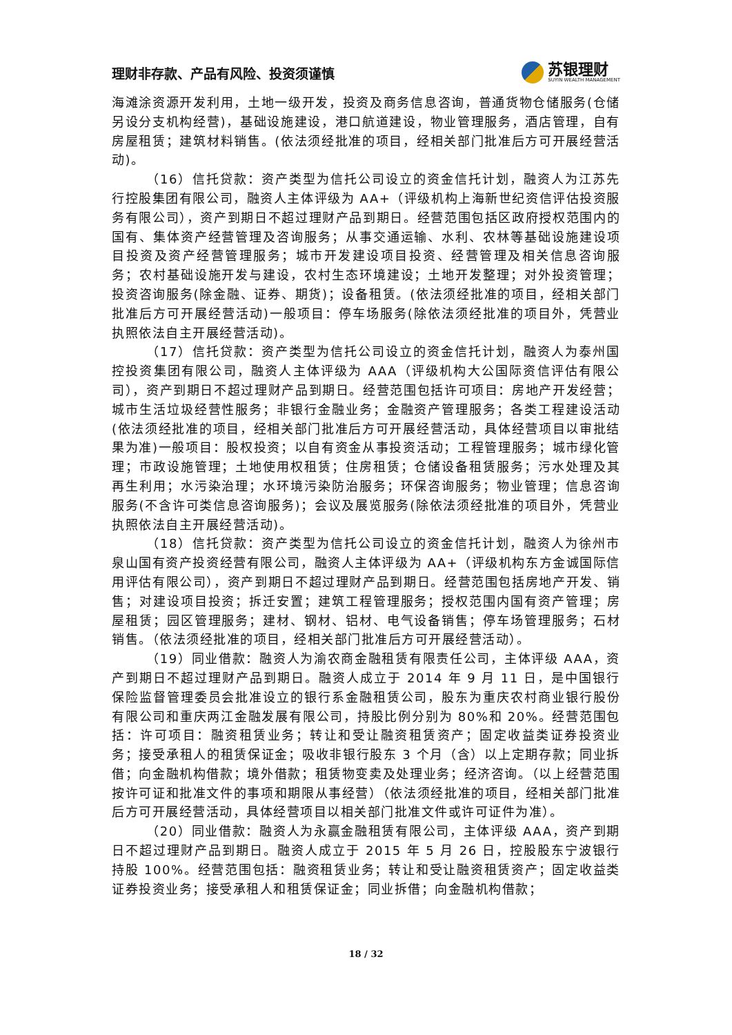理财非存款、产品有风险、投资须谨慎
苏银理财
SUYIN WEALTH MANAGEMENT
海滩涂资源开发利用，土地一级开发，投资及商务信息咨询，普通货物仓储服务(仓储另设分支机构经营)，基础设施建设，港口航道建设，物业管理服务，酒店管理，自有房屋租赁；建筑材料销售。(依法须经批准的项目，经相关部门批准后方可开展经营活动)。
（16）信托贷款：资产类型为信托公司设立的资金信托计划，融资人为江苏先行控股集团有限公司，融资人主体评级为 AA+（评级机构上海新世纪资信评估投资服务有限公司），资产到期日不超过理财产品到期日。经营范围包括区政府授权范围内的国有、集体资产经营管理及咨询服务；从事交通运输、水利、农林等基础设施建设项目投资及资产经营管理服务；城市开发建设项目投资、经营管理及相关信息咨询服务；农村基础设施开发与建设，农村生态环境建设；土地开发整理；对外投资管理；投资咨询服务(除金融、证券、期货)；设备租赁。(依法须经批准的项目，经相关部门批准后方可开展经营活动)一般项目：停车场服务(除依法须经批准的项目外，凭营业执照依法自主开展经营活动)。
（17）信托贷款：资产类型为信托公司设立的资金信托计划，融资人为泰州国控投资集团有限公司，融资人主体评级为 AAA（评级机构大公国际资信评估有限公司），资产到期日不超过理财产品到期日。经营范围包括许可项目：房地产开发经营；城市生活垃圾经营性服务；非银行金融业务；金融资产管理服务；各类工程建设活动(依法须经批准的项目，经相关部门批准后方可开展经营活动，具体经营项目以审批结果为准)一般项目：股权投资；以自有资金从事投资活动；工程管理服务；城市绿化管理；市政设施管理；土地使用权租赁；住房租赁；仓储设备租赁服务；污水处理及其再生利用；水污染治理；水环境污染防治服务；环保咨询服务；物业管理；信息咨询服务(不含许可类信息咨询服务)；会议及展览服务(除依法须经批准的项目外，凭营业执照依法自主开展经营活动)。
（18）信托贷款：资产类型为信托公司设立的资金信托计划，融资人为徐州市泉山国有资产投资经营有限公司，融资人主体评级为 AA+（评级机构东方金诚国际信用评估有限公司），资产到期日不超过理财产品到期日。经营范围包括房地产开发、销售；对建设项目投资；拆迁安置；建筑工程管理服务；授权范围内国有资产管理；房屋租赁；园区管理服务；建材、钢材、铝材、电气设备销售；停车场管理服务；石材销售。（依法须经批准的项目，经相关部门批准后方可开展经营活动）。
（19）同业借款：融资人为渝农商金融租赁有限责任公司，主体评级 AAA，资产到期日不超过理财产品到期日。融资人成立于 2014 年 9 月 11 日，是中国银行保险监督管理委员会批准设立的银行系金融租赁公司，股东为重庆农村商业银行股份有限公司和重庆两江金融发展有限公司，持股比例分别为 80%和 20%。经营范围包括：许可项目：融资租赁业务；转让和受让融资租赁资产；固定收益类证券投资业务；接受承租人的租赁保证金；吸收非银行股东 3 个月（含）以上定期存款；同业拆借；向金融机构借款；境外借款；租赁物变卖及处理业务；经济咨询。（以上经营范围按许可证和批准文件的事项和期限从事经营）（依法须经批准的项目，经相关部门批准后方可开展经营活动，具体经营项目以相关部门批准文件或许可证件为准）。
（20）同业借款：融资人为永赢金融租赁有限公司，主体评级 AAA，资产到期日不超过理财产品到期日。融资人成立于 2015 年 5 月 26 日，控股股东宁波银行持股 100%。经营范围包括：融资租赁业务；转让和受让融资租赁资产；固定收益类证券投资业务；接受承租人和租赁保证金；同业拆借；向金融机构借款；
18 / 32